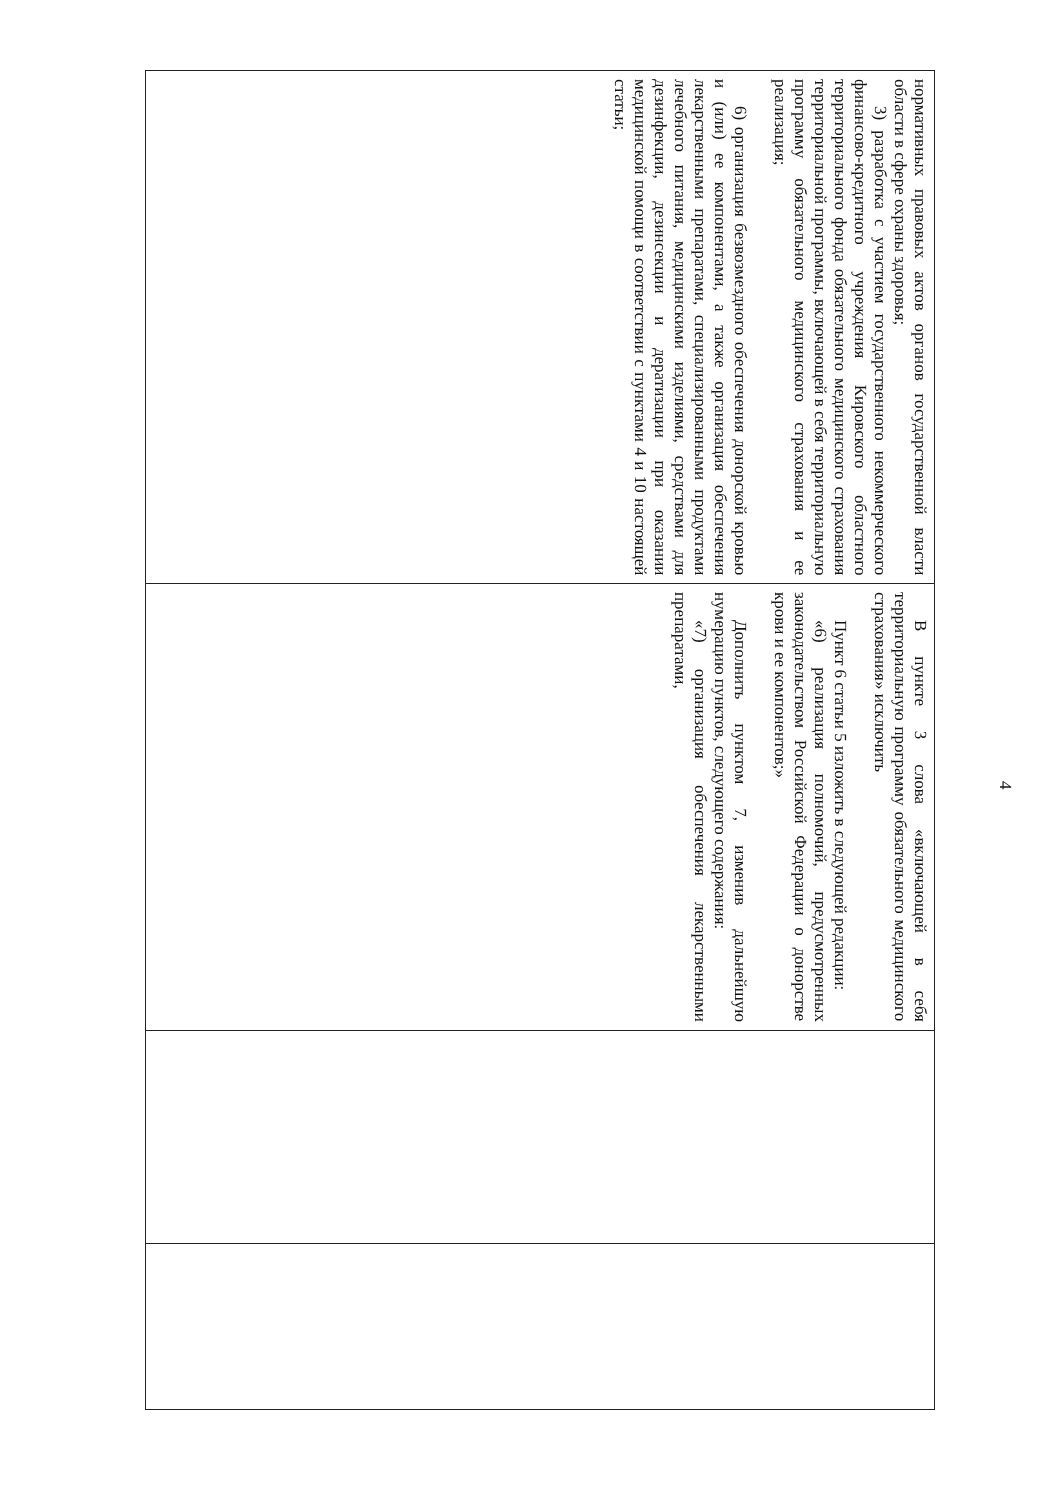4
| нормативных правовых актов органов государственной власти области в сфере охраны здоровья; 3) разработка с участием государственного некоммерческого финансово-кредитного учреждения Кировского областного территориального фонда обязательного медицинского страхования территориальной программы, включающей в себя территориальную программу обязательного медицинского страхования и ее реализация; 6) организация безвозмездного обеспечения донорской кровью и (или) ее компонентами, а также организация обеспечения лекарственными препаратами, специализированными продуктами лечебного питания, медицинскими изделиями, средствами для дезинфекции, дезинсекции и дератизации при оказании медицинской помощи в соответствии с пунктами 4 и 10 настоящей статьи; | В пункте 3 слова «включающей в себя территориальную программу обязательного медицинского страхования» исключить Пункт 6 статьи 5 изложить в следующей редакции: «6) реализация полномочий, предусмотренных законодательством Российской Федерации о донорстве крови и ее компонентов;» Дополнить пунктом 7, изменив дальнейшую нумерацию пунктов, следующего содержания: «7) организация обеспечения лекарственными препаратами, | | |